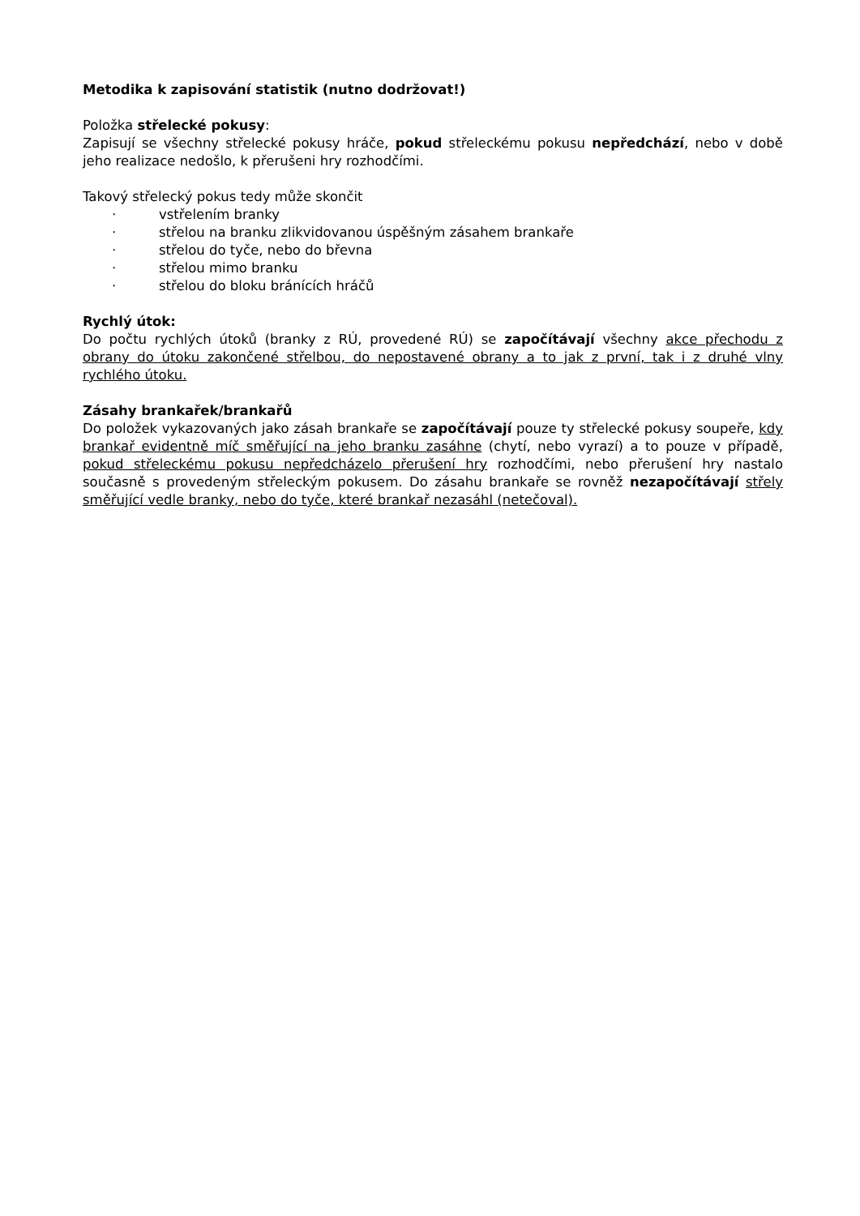Metodika k zapisování statistik (nutno dodržovat!)
Položka střelecké pokusy:
Zapisují se všechny střelecké pokusy hráče, pokud střeleckému pokusu nepředchází, nebo v době jeho realizace nedošlo, k přerušeni hry rozhodčími.
Takový střelecký pokus tedy může skončit
· vstřelením branky
· střelou na branku zlikvidovanou úspěšným zásahem brankaře
· střelou do tyče, nebo do břevna
· střelou mimo branku
· střelou do bloku bránících hráčů
Rychlý útok:
Do počtu rychlých útoků (branky z RÚ, provedené RÚ) se započítávají všechny akce přechodu z obrany do útoku zakončené střelbou, do nepostavené obrany a to jak z první, tak i z druhé vlny rychlého útoku.
Zásahy brankařek/brankařů
Do položek vykazovaných jako zásah brankaře se započítávají pouze ty střelecké pokusy soupeře, kdy brankař evidentně míč směřující na jeho branku zasáhne (chytí, nebo vyrazí) a to pouze v případě, pokud střeleckému pokusu nepředcházelo přerušení hry rozhodčími, nebo přerušení hry nastalo současně s provedeným střeleckým pokusem. Do zásahu brankaře se rovněž nezapočítávají střely směřující vedle branky, nebo do tyče, které brankař nezasáhl (netečoval).